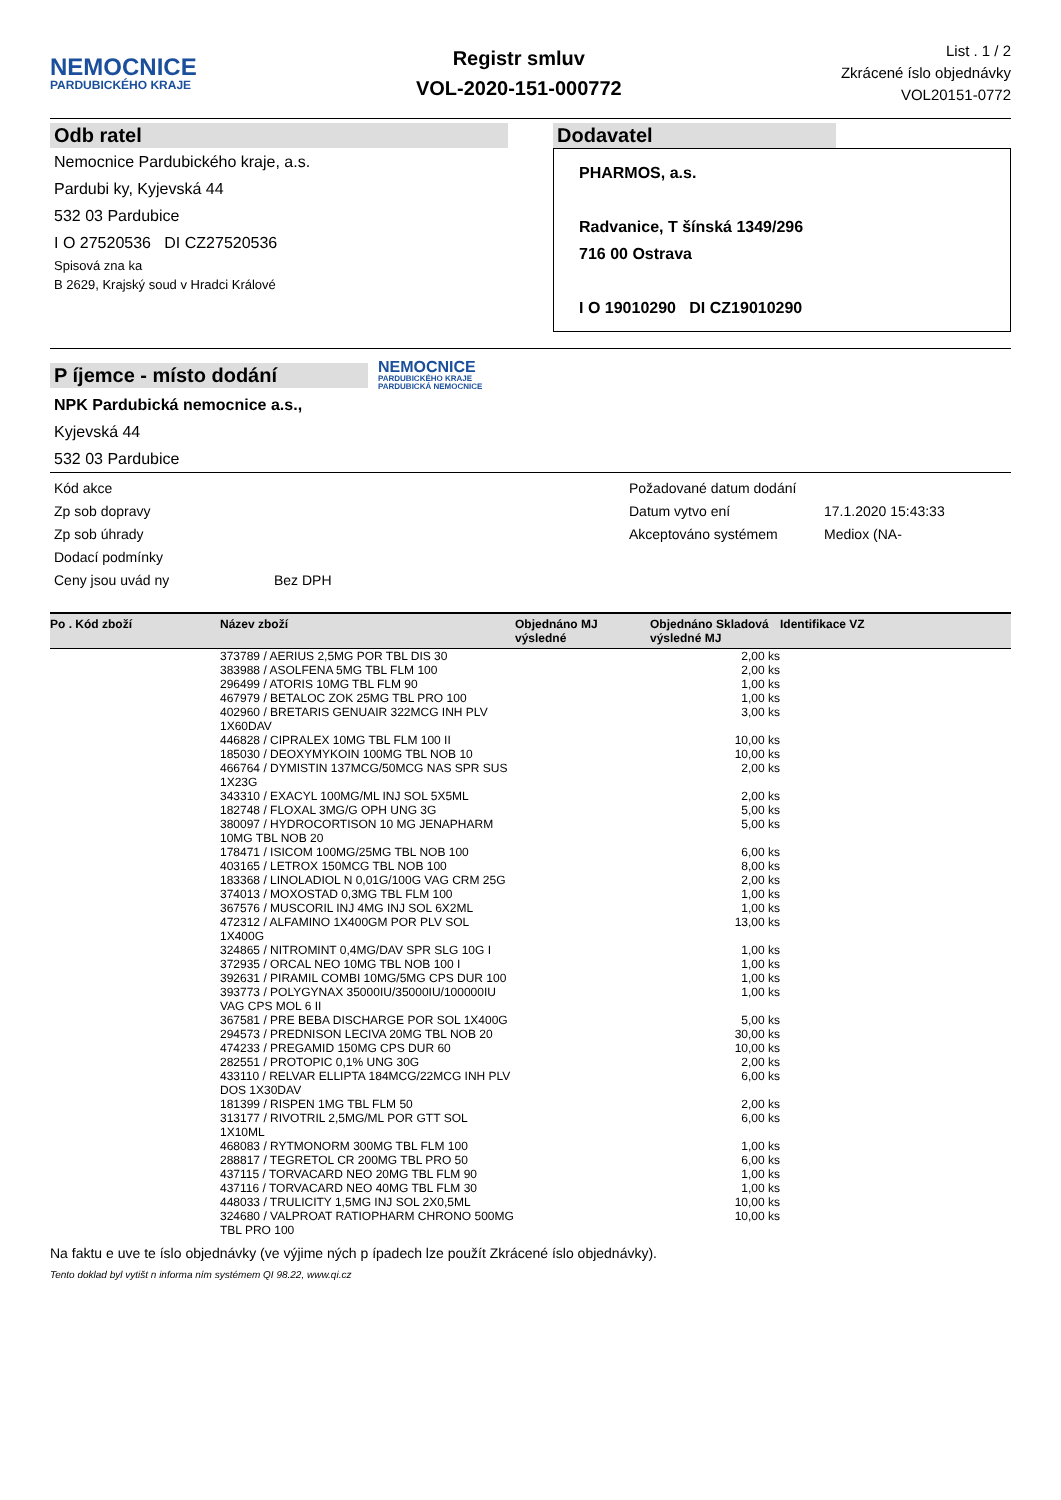NEMOCNICE
PARDUBICKÉHO KRAJE
Registr smluv
VOL-2020-151-000772
List . 1 / 2
Zkrácené íslo objednávky
VOL20151-0772
Odb ratel
Nemocnice Pardubického kraje, a.s.
Pardubi ky, Kyjevská 44
532 03 Pardubice
I O 27520536 DI CZ27520536
Spisová zna ka
B 2629, Krajský soud v Hradci Králové
Dodavatel
PHARMOS, a.s.
Radvanice, T šínská 1349/296
716 00 Ostrava
I O 19010290 DI CZ19010290
P íjemce - místo dodání
NEMOCNICE
PARDUBICKÉHO KRAJE
PARDUBICKÁ NEMOCNICE
NPK Pardubická nemocnice a.s.,
Kyjevská 44
532 03 Pardubice
Kód akce
Zp sob dopravy
Zp sob úhrady
Dodací podmínky
Ceny jsou uvád ny
Bez DPH Požadované datum dodání
Datum vytvo ení
Akceptováno systémem
17.1.2020 15:43:33
Mediox (NA-
| Po . Kód zboží | Název zboží | Objednáno MJ výsledné | Objednáno Skladová výsledné MJ | Identifikace VZ |
| --- | --- | --- | --- | --- |
| | 373789 / AERIUS 2,5MG POR TBL DIS 30 | | 2,00 ks | |
| | 383988 / ASOLFENA 5MG TBL FLM 100 | | 2,00 ks | |
| | 296499 / ATORIS 10MG TBL FLM 90 | | 1,00 ks | |
| | 467979 / BETALOC ZOK 25MG TBL PRO 100 | | 1,00 ks | |
| | 402960 / BRETARIS GENUAIR 322MCG INH PLV 1X60DAV | | 3,00 ks | |
| | 446828 / CIPRALEX 10MG TBL FLM 100 II | | 10,00 ks | |
| | 185030 / DEOXYMYKOIN 100MG TBL NOB 10 | | 10,00 ks | |
| | 466764 / DYMISTIN 137MCG/50MCG NAS SPR SUS 1X23G | | 2,00 ks | |
| | 343310 / EXACYL 100MG/ML INJ SOL 5X5ML | | 2,00 ks | |
| | 182748 / FLOXAL 3MG/G OPH UNG 3G | | 5,00 ks | |
| | 380097 / HYDROCORTISON 10 MG JENAPHARM 10MG TBL NOB 20 | | 5,00 ks | |
| | 178471 / ISICOM 100MG/25MG TBL NOB 100 | | 6,00 ks | |
| | 403165 / LETROX 150MCG TBL NOB 100 | | 8,00 ks | |
| | 183368 / LINOLADIOL N 0,01G/100G VAG CRM 25G | | 2,00 ks | |
| | 374013 / MOXOSTAD 0,3MG TBL FLM 100 | | 1,00 ks | |
| | 367576 / MUSCORIL INJ 4MG INJ SOL 6X2ML | | 1,00 ks | |
| | 472312 / ALFAMINO 1X400GM POR PLV SOL 1X400G | | 13,00 ks | |
| | 324865 / NITROMINT 0,4MG/DAV SPR SLG 10G I | | 1,00 ks | |
| | 372935 / ORCAL NEO 10MG TBL NOB 100 I | | 1,00 ks | |
| | 392631 / PIRAMIL COMBI 10MG/5MG CPS DUR 100 | | 1,00 ks | |
| | 393773 / POLYGYNAX 35000IU/35000IU/100000IU VAG CPS MOL 6 II | | 1,00 ks | |
| | 367581 / PRE BEBA DISCHARGE POR SOL 1X400G | | 5,00 ks | |
| | 294573 / PREDNISON LECIVA 20MG TBL NOB 20 | | 30,00 ks | |
| | 474233 / PREGAMID 150MG CPS DUR 60 | | 10,00 ks | |
| | 282551 / PROTOPIC 0,1% UNG 30G | | 2,00 ks | |
| | 433110 / RELVAR ELLIPTA 184MCG/22MCG INH PLV DOS 1X30DAV | | 6,00 ks | |
| | 181399 / RISPEN 1MG TBL FLM 50 | | 2,00 ks | |
| | 313177 / RIVOTRIL 2,5MG/ML POR GTT SOL 1X10ML | | 6,00 ks | |
| | 468083 / RYTMONORM 300MG TBL FLM 100 | | 1,00 ks | |
| | 288817 / TEGRETOL CR 200MG TBL PRO 50 | | 6,00 ks | |
| | 437115 / TORVACARD NEO 20MG TBL FLM 90 | | 1,00 ks | |
| | 437116 / TORVACARD NEO 40MG TBL FLM 30 | | 1,00 ks | |
| | 448033 / TRULICITY 1,5MG INJ SOL 2X0,5ML | | 10,00 ks | |
| | 324680 / VALPROAT RATIOPHARM CHRONO 500MG TBL PRO 100 | | 10,00 ks | |
Na faktu e uve te íslo objednávky (ve výjime ných p ípadech lze použít Zkrácené íslo objednávky).
Tento doklad byl vytišt n informa ním systémem QI 98.22, www.qi.cz